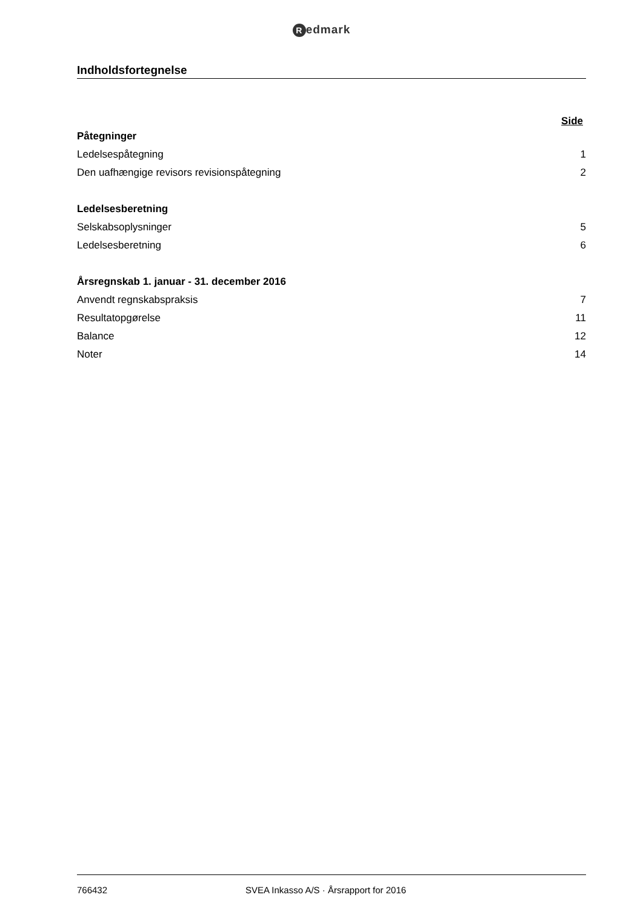Redmark
Indholdsfortegnelse
Side
Påtegninger
Ledelsespåtegning 1
Den uafhængige revisors revisionspåtegning 2
Ledelsesberetning
Selskabsoplysninger 5
Ledelsesberetning 6
Årsregnskab 1. januar - 31. december 2016
Anvendt regnskabspraksis 7
Resultatopgørelse 11
Balance 12
Noter 14
766432 SVEA Inkasso A/S · Årsrapport for 2016